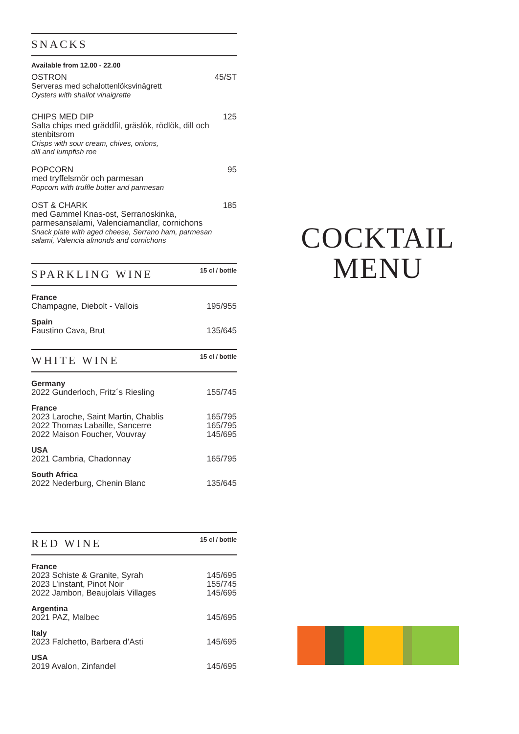SNACKS
Available from 12.00 - 22.00
OSTRON 45/ST
Serveras med schalottenlöksvinägrett
Oysters with shallot vinaigrette
CHIPS MED DIP 125
Salta chips med gräddfil, gräslök, rödlök, dill och stenbitsrom
Crisps with sour cream, chives, onions,
dill and lumpfish roe
POPCORN 95
med tryffelsmör och parmesan
Popcorn with truffle butter and parmesan
OST & CHARK 185
med Gammel Knas-ost, Serranoskinka, parmesansalami, Valenciamandlar, cornichons
Snack plate with aged cheese, Serrano ham, parmesan salami, Valencia almonds and cornichons
SPARKLING WINE
15 cl / bottle
France
Champagne, Diebolt - Vallois 195/955
Spain
Faustino Cava, Brut 135/645
WHITE WINE
15 cl / bottle
Germany
2022 Gunderloch, Fritz´s Riesling 155/745
France
2023 Laroche, Saint Martin, Chablis 165/795
2022 Thomas Labaille, Sancerre 165/795
2022 Maison Foucher, Vouvray 145/695
USA
2021 Cambria, Chadonnay 165/795
South Africa
2022 Nederburg, Chenin Blanc 135/645
RED WINE
15 cl / bottle
France
2023 Schiste & Granite, Syrah 145/695
2023 L’instant, Pinot Noir 155/745
2022 Jambon, Beaujolais Villages 145/695
Argentina
2021 PAZ, Malbec 145/695
Italy
2023 Falchetto, Barbera d’Asti 145/695
USA
2019 Avalon, Zinfandel 145/695
COCKTAIL
MENU